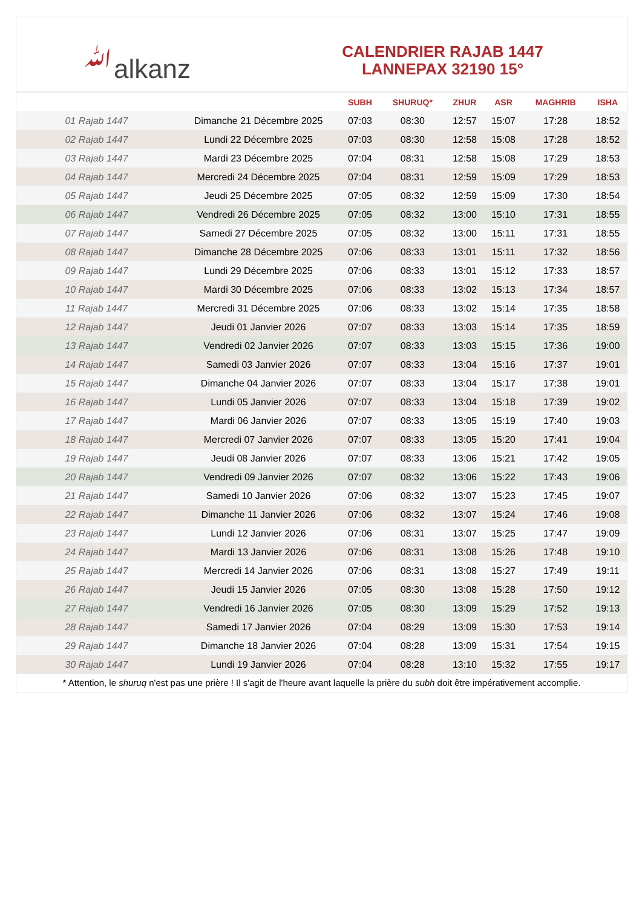ﷲalkanz
CALENDRIER RAJAB 1447
LANNEPAX 32190 15°
| | | SUBH | SHURUQ* | ZHUR | ASR | MAGHRIB | ISHA |
| --- | --- | --- | --- | --- | --- | --- | --- |
| 01 Rajab 1447 | Dimanche 21 Décembre 2025 | 07:03 | 08:30 | 12:57 | 15:07 | 17:28 | 18:52 |
| 02 Rajab 1447 | Lundi 22 Décembre 2025 | 07:03 | 08:30 | 12:58 | 15:08 | 17:28 | 18:52 |
| 03 Rajab 1447 | Mardi 23 Décembre 2025 | 07:04 | 08:31 | 12:58 | 15:08 | 17:29 | 18:53 |
| 04 Rajab 1447 | Mercredi 24 Décembre 2025 | 07:04 | 08:31 | 12:59 | 15:09 | 17:29 | 18:53 |
| 05 Rajab 1447 | Jeudi 25 Décembre 2025 | 07:05 | 08:32 | 12:59 | 15:09 | 17:30 | 18:54 |
| 06 Rajab 1447 | Vendredi 26 Décembre 2025 | 07:05 | 08:32 | 13:00 | 15:10 | 17:31 | 18:55 |
| 07 Rajab 1447 | Samedi 27 Décembre 2025 | 07:05 | 08:32 | 13:00 | 15:11 | 17:31 | 18:55 |
| 08 Rajab 1447 | Dimanche 28 Décembre 2025 | 07:06 | 08:33 | 13:01 | 15:11 | 17:32 | 18:56 |
| 09 Rajab 1447 | Lundi 29 Décembre 2025 | 07:06 | 08:33 | 13:01 | 15:12 | 17:33 | 18:57 |
| 10 Rajab 1447 | Mardi 30 Décembre 2025 | 07:06 | 08:33 | 13:02 | 15:13 | 17:34 | 18:57 |
| 11 Rajab 1447 | Mercredi 31 Décembre 2025 | 07:06 | 08:33 | 13:02 | 15:14 | 17:35 | 18:58 |
| 12 Rajab 1447 | Jeudi 01 Janvier 2026 | 07:07 | 08:33 | 13:03 | 15:14 | 17:35 | 18:59 |
| 13 Rajab 1447 | Vendredi 02 Janvier 2026 | 07:07 | 08:33 | 13:03 | 15:15 | 17:36 | 19:00 |
| 14 Rajab 1447 | Samedi 03 Janvier 2026 | 07:07 | 08:33 | 13:04 | 15:16 | 17:37 | 19:01 |
| 15 Rajab 1447 | Dimanche 04 Janvier 2026 | 07:07 | 08:33 | 13:04 | 15:17 | 17:38 | 19:01 |
| 16 Rajab 1447 | Lundi 05 Janvier 2026 | 07:07 | 08:33 | 13:04 | 15:18 | 17:39 | 19:02 |
| 17 Rajab 1447 | Mardi 06 Janvier 2026 | 07:07 | 08:33 | 13:05 | 15:19 | 17:40 | 19:03 |
| 18 Rajab 1447 | Mercredi 07 Janvier 2026 | 07:07 | 08:33 | 13:05 | 15:20 | 17:41 | 19:04 |
| 19 Rajab 1447 | Jeudi 08 Janvier 2026 | 07:07 | 08:33 | 13:06 | 15:21 | 17:42 | 19:05 |
| 20 Rajab 1447 | Vendredi 09 Janvier 2026 | 07:07 | 08:32 | 13:06 | 15:22 | 17:43 | 19:06 |
| 21 Rajab 1447 | Samedi 10 Janvier 2026 | 07:06 | 08:32 | 13:07 | 15:23 | 17:45 | 19:07 |
| 22 Rajab 1447 | Dimanche 11 Janvier 2026 | 07:06 | 08:32 | 13:07 | 15:24 | 17:46 | 19:08 |
| 23 Rajab 1447 | Lundi 12 Janvier 2026 | 07:06 | 08:31 | 13:07 | 15:25 | 17:47 | 19:09 |
| 24 Rajab 1447 | Mardi 13 Janvier 2026 | 07:06 | 08:31 | 13:08 | 15:26 | 17:48 | 19:10 |
| 25 Rajab 1447 | Mercredi 14 Janvier 2026 | 07:06 | 08:31 | 13:08 | 15:27 | 17:49 | 19:11 |
| 26 Rajab 1447 | Jeudi 15 Janvier 2026 | 07:05 | 08:30 | 13:08 | 15:28 | 17:50 | 19:12 |
| 27 Rajab 1447 | Vendredi 16 Janvier 2026 | 07:05 | 08:30 | 13:09 | 15:29 | 17:52 | 19:13 |
| 28 Rajab 1447 | Samedi 17 Janvier 2026 | 07:04 | 08:29 | 13:09 | 15:30 | 17:53 | 19:14 |
| 29 Rajab 1447 | Dimanche 18 Janvier 2026 | 07:04 | 08:28 | 13:09 | 15:31 | 17:54 | 19:15 |
| 30 Rajab 1447 | Lundi 19 Janvier 2026 | 07:04 | 08:28 | 13:10 | 15:32 | 17:55 | 19:17 |
* Attention, le shuruq n'est pas une prière ! Il s'agit de l'heure avant laquelle la prière du subh doit être impérativement accomplie.